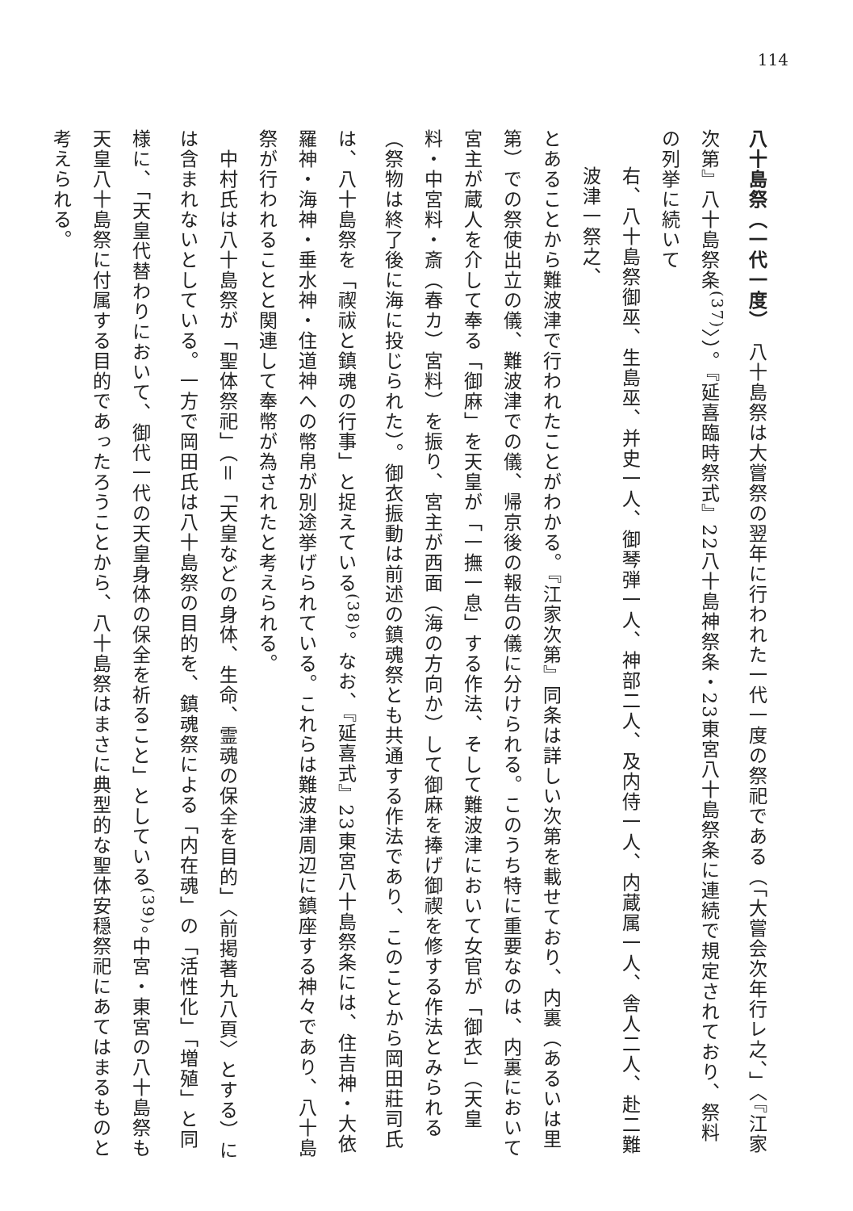114
八十島祭（一代一度）　八十島祭は大嘗祭の翌年に行われた一代一度の祭祀である（「大嘗会次年行レ之、」〈『江家次第』八十島祭条<sup>(37)</sup>〉）。『延喜臨時祭式』22八十島神祭条・23東宮八十島祭条に連続で規定されており、祭料の列挙に続いて
右、八十島祭御巫、生島巫、并史一人、御琴弾一人、神部二人、及内侍一人、内蔵属一人、舎人二人、赴二難波津一祭之、
とあることから難波津で行われたことがわかる。『江家次第』同条は詳しい次第を載せており、内裏（あるいは里第）での祭使出立の儀、難波津での儀、帰京後の報告の儀に分けられる。このうち特に重要なのは、内裏において宮主が蔵人を介して奉る「御麻」を天皇が「一撫一息」する作法、そして難波津において女官が「御衣」（天皇料・中宮料・斎（春カ）宮料）を振り、宮主が西面（海の方向か）して御麻を捧げ御禊を修する作法とみられる（祭物は終了後に海に投じられた）。御衣振動は前述の鎮魂祭とも共通する作法であり、このことから岡田莊司氏は、八十島祭を「禊祓と鎮魂の行事」と捉えている<sup>(38)</sup>。なお、『延喜式』23東宮八十島祭条には、住吉神・大依羅神・海神・垂水神・住道神への幣帛が別途挙げられている。これらは難波津周辺に鎮座する神々であり、八十島祭が行われることと関連して奉幣が為されたと考えられる。
　中村氏は八十島祭が「聖体祭祀」（＝「天皇などの身体、生命、霊魂の保全を目的」〈前掲著九八頁〉とする）には含まれないとしている。一方で岡田氏は八十島祭の目的を、鎮魂祭による「内在魂」の「活性化」「増殖」と同様に、「天皇代替わりにおいて、御代一代の天皇身体の保全を祈ること」としている<sup>(39)</sup>。中宮・東宮の八十島祭も天皇八十島祭に付属する目的であったろうことから、八十島祭はまさに典型的な聖体安穏祭祀にあてはまるものと考えられる。